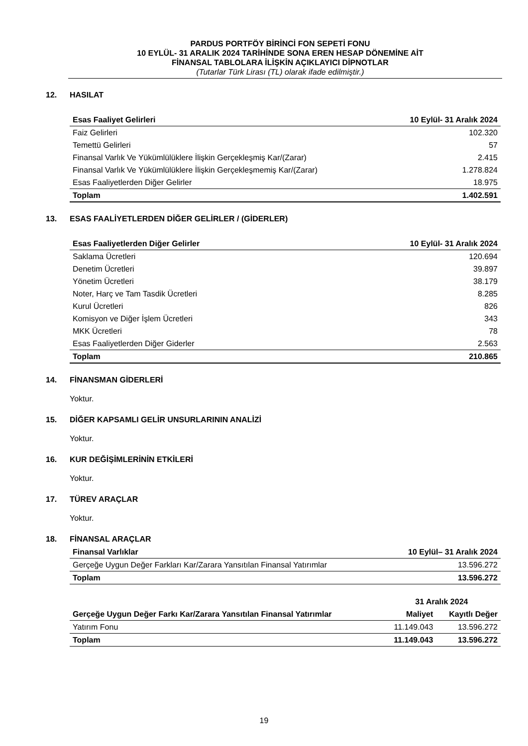PARDUS PORTFÖY BİRİNCİ FON SEPETİ FONU
10 EYLÜL- 31 ARALIK 2024 TARİHİNDE SONA EREN HESAP DÖNEMİNE AİT
FİNANSAL TABLOLARA İLİŞKİN AÇIKLAYICI DİPNOTLAR
(Tutarlar Türk Lirası (TL) olarak ifade edilmiştir.)
12. HASILAT
| Esas Faaliyet Gelirleri | 10 Eylül- 31 Aralık 2024 |
| --- | --- |
| Faiz Gelirleri | 102.320 |
| Temettü Gelirleri | 57 |
| Finansal Varlık Ve Yükümlülüklere İlişkin Gerçekleşmiş Kar/(Zarar) | 2.415 |
| Finansal Varlık Ve Yükümlülüklere İlişkin Gerçekleşmemiş Kar/(Zarar) | 1.278.824 |
| Esas Faaliyetlerden Diğer Gelirler | 18.975 |
| Toplam | 1.402.591 |
13. ESAS FAALİYETLERDEN DİĞER GELİRLER / (GİDERLER)
| Esas Faaliyetlerden Diğer Gelirler | 10 Eylül- 31 Aralık 2024 |
| --- | --- |
| Saklama Ücretleri | 120.694 |
| Denetim Ücretleri | 39.897 |
| Yönetim Ücretleri | 38.179 |
| Noter, Harç ve Tam Tasdik Ücretleri | 8.285 |
| Kurul Ücretleri | 826 |
| Komisyon ve Diğer İşlem Ücretleri | 343 |
| MKK Ücretleri | 78 |
| Esas Faaliyetlerden Diğer Giderler | 2.563 |
| Toplam | 210.865 |
14. FİNANSMAN GİDERLERİ
Yoktur.
15. DİĞER KAPSAMLI GELİR UNSURLARININ ANALİZİ
Yoktur.
16. KUR DEĞİŞİMLERİNİN ETKİLERİ
Yoktur.
17. TÜREV ARAÇLAR
Yoktur.
18. FİNANSAL ARAÇLAR
| Finansal Varlıklar | 10 Eylül– 31 Aralık 2024 |
| --- | --- |
| Gerçeğe Uygun Değer Farkları Kar/Zarara Yansıtılan Finansal Yatırımlar | 13.596.272 |
| Toplam | 13.596.272 |
| | 31 Aralık 2024 | |
| --- | --- | --- |
| Gerçeğe Uygun Değer Farkı Kar/Zarara Yansıtılan Finansal Yatırımlar | Maliyet | Kayıtlı Değer |
| Yatırım Fonu | 11.149.043 | 13.596.272 |
| Toplam | 11.149.043 | 13.596.272 |
19